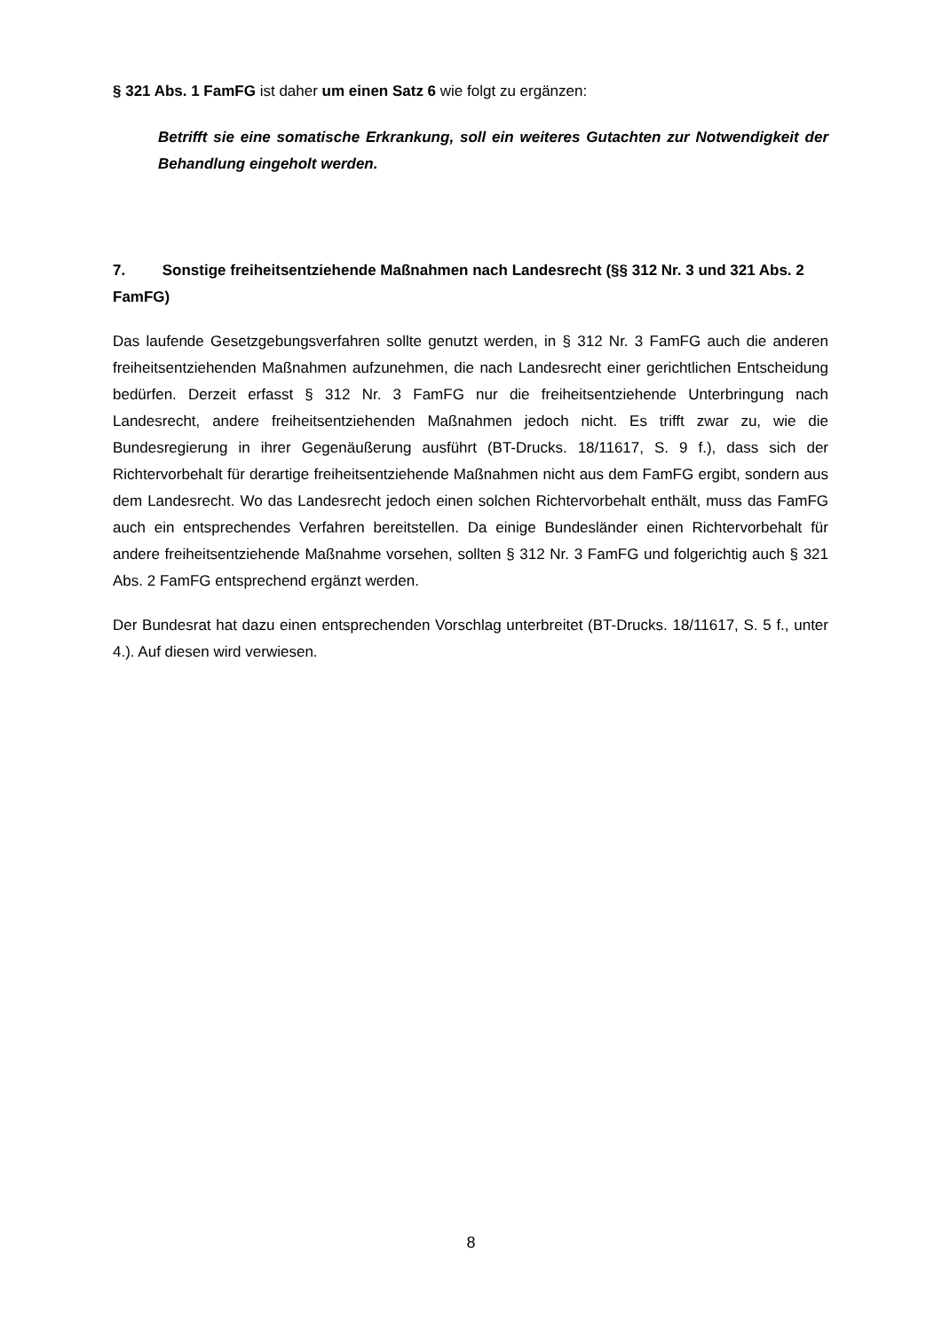§ 321 Abs. 1 FamFG ist daher um einen Satz 6 wie folgt zu ergänzen:
Betrifft sie eine somatische Erkrankung, soll ein weiteres Gutachten zur Notwendigkeit der Behandlung eingeholt werden.
7. Sonstige freiheitsentziehende Maßnahmen nach Landesrecht (§§ 312 Nr. 3 und 321 Abs. 2 FamFG)
Das laufende Gesetzgebungsverfahren sollte genutzt werden, in § 312 Nr. 3 FamFG auch die anderen freiheitsentziehenden Maßnahmen aufzunehmen, die nach Landesrecht einer gerichtlichen Entscheidung bedürfen. Derzeit erfasst § 312 Nr. 3 FamFG nur die freiheitsentziehende Unterbringung nach Landesrecht, andere freiheitsentziehenden Maßnahmen jedoch nicht. Es trifft zwar zu, wie die Bundesregierung in ihrer Gegenäußerung ausführt (BT-Drucks. 18/11617, S. 9 f.), dass sich der Richtervorbehalt für derartige freiheitsentziehende Maßnahmen nicht aus dem FamFG ergibt, sondern aus dem Landesrecht. Wo das Landesrecht jedoch einen solchen Richtervorbehalt enthält, muss das FamFG auch ein entsprechendes Verfahren bereitstellen. Da einige Bundesländer einen Richtervorbehalt für andere freiheitsentziehende Maßnahme vorsehen, sollten § 312 Nr. 3 FamFG und folgerichtig auch § 321 Abs. 2 FamFG entsprechend ergänzt werden.
Der Bundesrat hat dazu einen entsprechenden Vorschlag unterbreitet (BT-Drucks. 18/11617, S. 5 f., unter 4.). Auf diesen wird verwiesen.
8